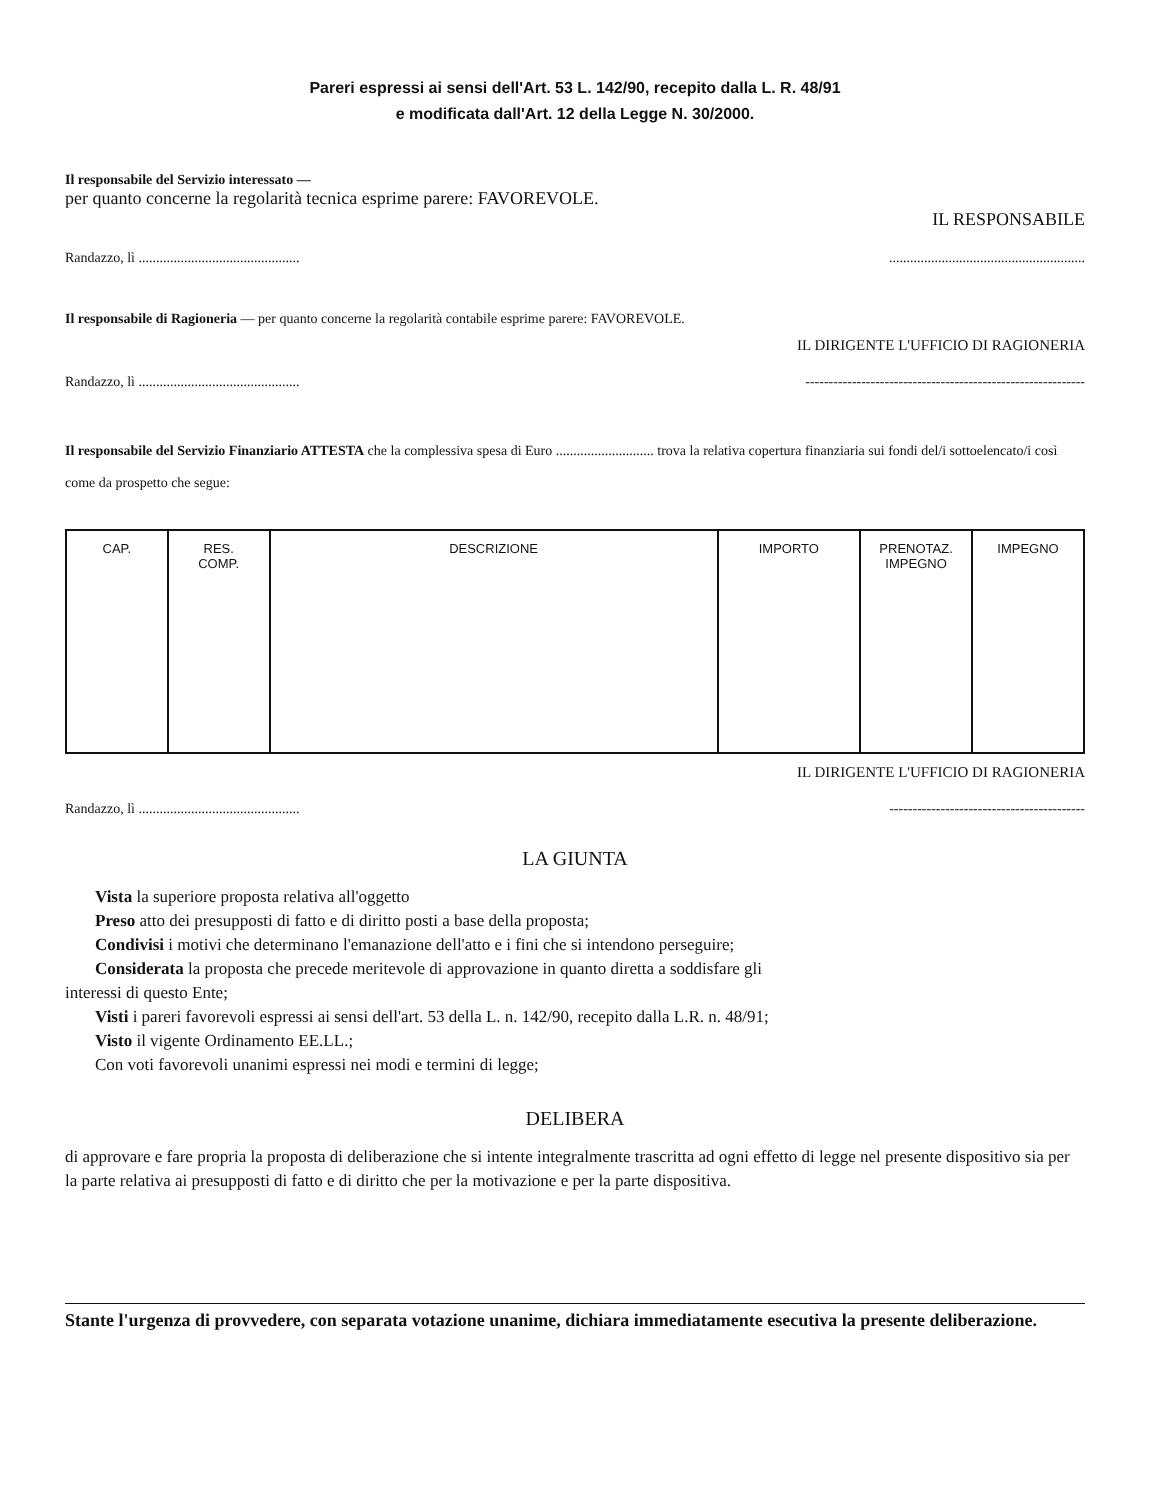Pareri espressi ai sensi dell'Art. 53 L. 142/90, recepito dalla L. R. 48/91
e modificata dall'Art. 12 della Legge N. 30/2000.
Il responsabile del Servizio interessato —
per quanto concerne la regolarità tecnica esprime parere: FAVOREVOLE.
IL RESPONSABILE
Randazzo, lì ......................................................................................................
Il responsabile di Ragioneria — per quanto concerne la regolarità contabile esprime parere: FAVOREVOLE.
IL DIRIGENTE L'UFFICIO DI RAGIONERIA
Randazzo, lì .............................................. ------------------------------------------------------------
Il responsabile del Servizio Finanziario ATTESTA che la complessiva spesa di Euro ............................ trova la relativa copertura finanziaria sui fondi del/i sottoelencato/i così come da prospetto che segue:
| CAP. | RES. COMP. | DESCRIZIONE | IMPORTO | PRENOTAZ. IMPEGNO | IMPEGNO |
| --- | --- | --- | --- | --- | --- |
IL DIRIGENTE L'UFFICIO DI RAGIONERIA
Randazzo, lì .............................................. ------------------------------------------
LA GIUNTA
Vista la superiore proposta relativa all'oggetto
Preso atto dei presupposti di fatto e di diritto posti a base della proposta;
Condivisi i motivi che determinano l'emanazione dell'atto e i fini che si intendono perseguire;
Considerata la proposta che precede meritevole di approvazione in quanto diretta a soddisfare gli
interessi di questo Ente;
Visti i pareri favorevoli espressi ai sensi dell'art. 53 della L. n. 142/90, recepito dalla L.R. n. 48/91;
Visto il vigente Ordinamento EE.LL.;
Con voti favorevoli unanimi espressi nei modi e termini di legge;
DELIBERA
di approvare e fare propria la proposta di deliberazione che si intente integralmente trascritta ad ogni effetto di legge nel presente dispositivo sia per la parte relativa ai presupposti di fatto e di diritto che per la motivazione e per la parte dispositiva.
Stante l'urgenza di provvedere, con separata votazione unanime, dichiara immediatamente esecutiva la presente deliberazione.